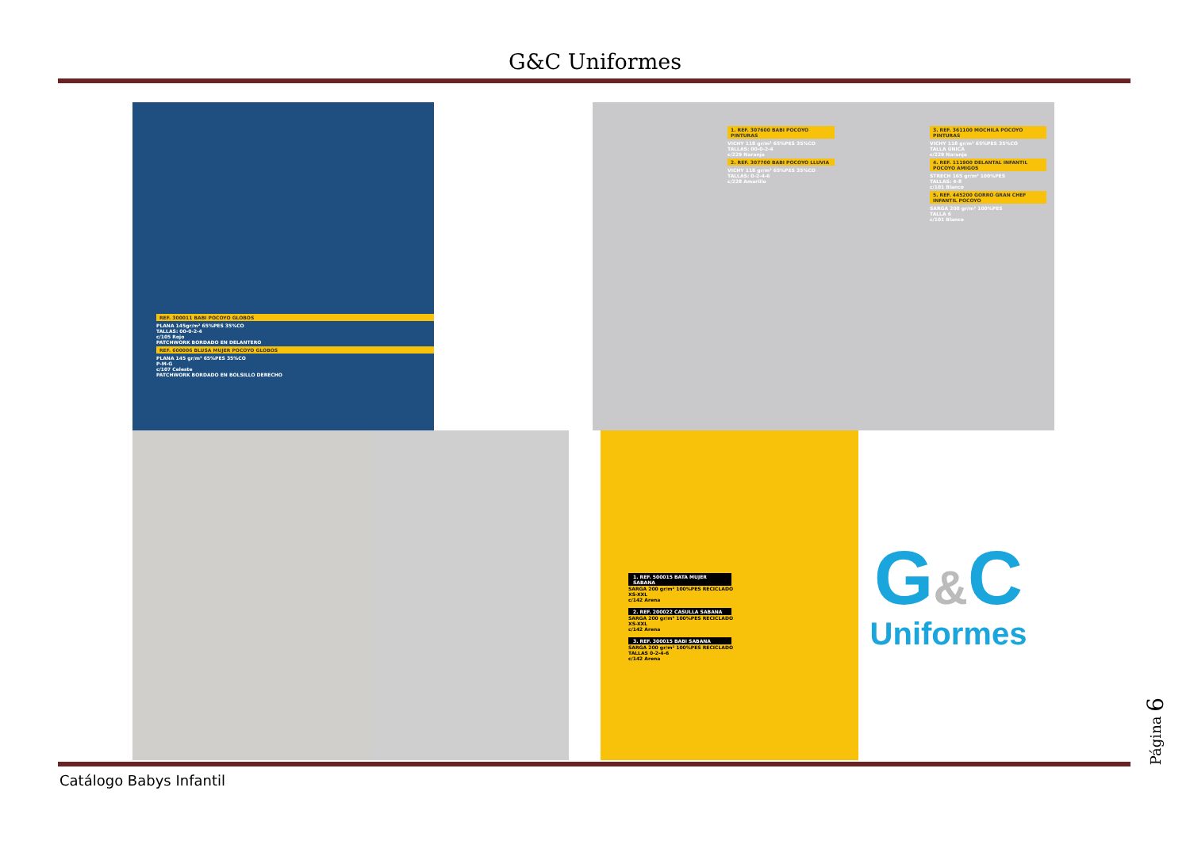G&C Uniformes
REF. 300011 BABI POCOYO GLOBOS
PLANA 145gr/m² 65%PES 35%CO
TALLAS: 00-0-2-4
c/105 Rojo
PATCHWORK BORDADO EN DELANTERO
REF. 600006 BLUSA MUJER POCOYO GLOBOS
PLANA 145 gr/m² 65%PES 35%CO
P-M-G
c/107 Celeste
PATCHWORK BORDADO EN BOLSILLO DERECHO
1. REF. 307600 BABI POCOYO PINTURAS
VICHY 118 gr/m² 65%PES 35%CO
TALLAS: 00-0-2-4
c/229 Naranja
2. REF. 307700 BABI POCOYO LLUVIA
VICHY 118 gr/m² 65%PES 35%CO
TALLAS: 0-2-4-6
c/228 Amarillo
3. REF. 361100 MOCHILA POCOYO PINTURAS
VICHY 118 gr/m² 65%PES 35%CO
TALLA ÚNICA
c/229 Naranja
4. REF. 111900 DELANTAL INFANTIL POCOYO AMIGOS
STRECH 165 gr/m² 100%PES
TALLAS: 4-8
c/101 Blanco
5. REF. 445200 GORRO GRAN CHEF INFANTIL POCOYO
SARGA 200 gr/m² 100%PES
TALLA 6
c/101 Blanco
1. REF. 500015 BATA MUJER SABANA
SARGA 200 gr/m² 100%PES RECICLADO
XS-XXL
c/142 Arena
2. REF. 200022 CASULLA SABANA
SARGA 200 gr/m² 100%PES RECICLADO
XS-XXL
c/142 Arena
3. REF. 300015 BABI SABANA
SARGA 200 gr/m² 100%PES RECICLADO
TALLAS 0-2-4-6
c/142 Arena
G&C
Uniformes
Catálogo Babys Infantil
Página 6